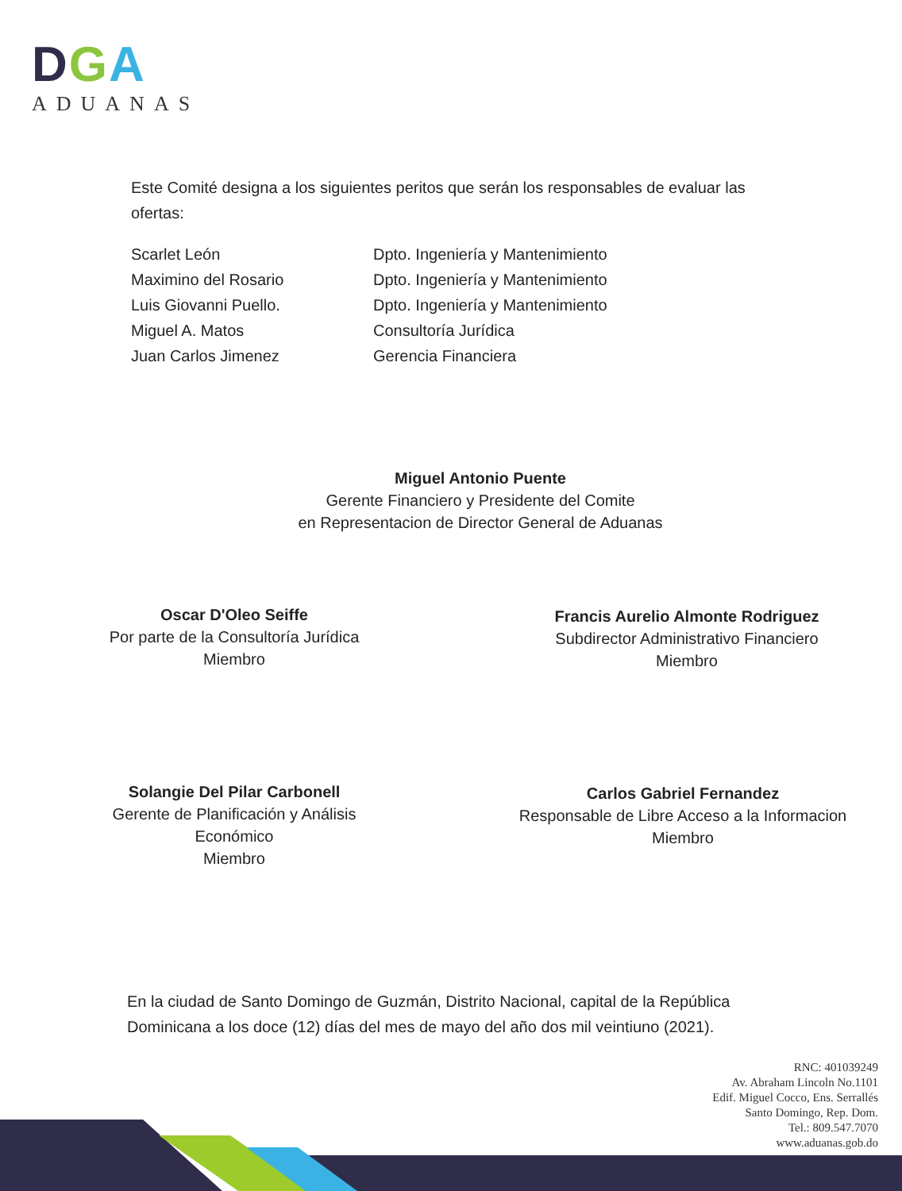DGA
ADUANAS
Este Comité designa a los siguientes peritos que serán los responsables de evaluar las ofertas:
| Scarlet León | Dpto. Ingeniería y Mantenimiento |
| Maximino del Rosario | Dpto. Ingeniería y Mantenimiento |
| Luis Giovanni Puello. | Dpto. Ingeniería y Mantenimiento |
| Miguel A. Matos | Consultoría Jurídica |
| Juan Carlos Jimenez | Gerencia Financiera |
Miguel Antonio Puente
Gerente Financiero y Presidente del Comite
en Representacion de Director General de Aduanas
Oscar D'Oleo Seiffe
Por parte de la Consultoría Jurídica
Miembro
Francis Aurelio Almonte Rodriguez
Subdirector Administrativo Financiero
Miembro
Solangie Del Pilar Carbonell
Gerente de Planificación y Análisis
Económico
Miembro
Carlos Gabriel Fernandez
Responsable de Libre Acceso a la Informacion
Miembro
En la ciudad de Santo Domingo de Guzmán, Distrito Nacional, capital de la República Dominicana a los doce (12) días del mes de mayo del año dos mil veintiuno (2021).
RNC: 401039249
Av. Abraham Lincoln No.1101
Edif. Miguel Cocco, Ens. Serrallés
Santo Domingo, Rep. Dom.
Tel.: 809.547.7070
www.aduanas.gob.do